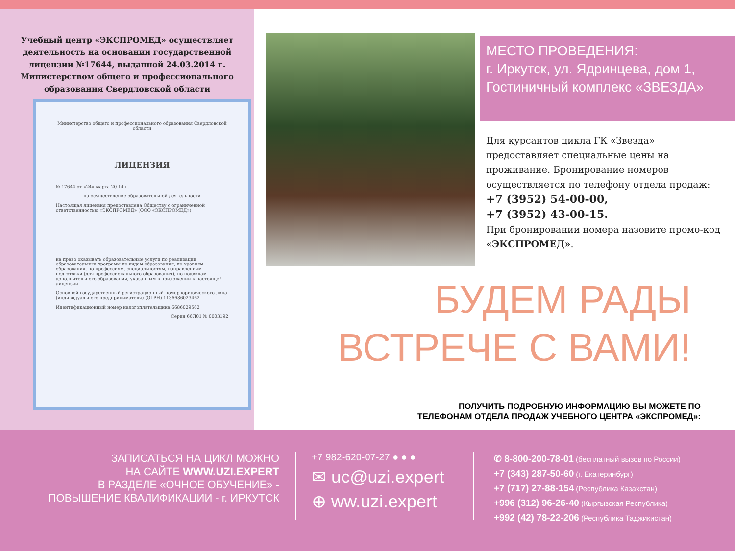Учебный центр «ЭКСПРОМЕД» осуществляет деятельность на основании государственной лицензии №17644, выданной 24.03.2014 г. Министерством общего и профессионального образования Свердловской области
Министерство общего и профессионального образования Свердловской области
ЛИЦЕНЗИЯ
№ 17644 от «24» марта 20 14 г.
на осуществление образовательной деятельности
Настоящая лицензия предоставлена Обществу с ограниченной ответственностью «ЭКСПРОМЕД» (ООО «ЭКСПРОМЕД»)
на право оказывать образовательные услуги по реализации образовательных программ по видам образования, по уровням образования, по профессиям, специальностям, направлениям подготовки (для профессионального образования), по подвидам дополнительного образования, указанным в приложении к настоящей лицензии
Основной государственный регистрационный номер юридического лица (индивидуального предпринимателя) (ОГРН) 1136686023462
Идентификационный номер налогоплательщика 6686029562
Серия 66Л01 № 0003192
МЕСТО ПРОВЕДЕНИЯ:
г. Иркутск, ул. Ядринцева, дом 1,
Гостиничный комплекс «ЗВЕЗДА»
Для курсантов цикла ГК «Звезда» предоставляет специальные цены на проживание. Бронирование номеров осуществляется по телефону отдела продаж:
+7 (3952) 54-00-00,
+7 (3952) 43-00-15.
При бронировании номера назовите промо-код «ЭКСПРОМЕД».
БУДЕМ РАДЫ
ВСТРЕЧЕ С ВАМИ!
ПОЛУЧИТЬ ПОДРОБНУЮ ИНФОРМАЦИЮ ВЫ МОЖЕТЕ ПО
ТЕЛЕФОНАМ ОТДЕЛА ПРОДАЖ УЧЕБНОГО ЦЕНТРА «ЭКСПРОМЕД»:
ЗАПИСАТЬСЯ НА ЦИКЛ МОЖНО
НА САЙТЕ WWW.UZI.EXPERT
В РАЗДЕЛЕ «ОЧНОЕ ОБУЧЕНИЕ» -
ПОВЫШЕНИЕ КВАЛИФИКАЦИИ - г. ИРКУТСК
+7 982-620-07-27 ● ● ●
✉ uc@uzi.expert
⊕ ww.uzi.expert
✆ 8-800-200-78-01 (бесплатный вызов по России)
+7 (343) 287-50-60 (г. Екатеринбург)
+7 (717) 27-88-154 (Республика Казахстан)
+996 (312) 96-26-40 (Кыргызская Республика)
+992 (42) 78-22-206 (Республика Таджикистан)